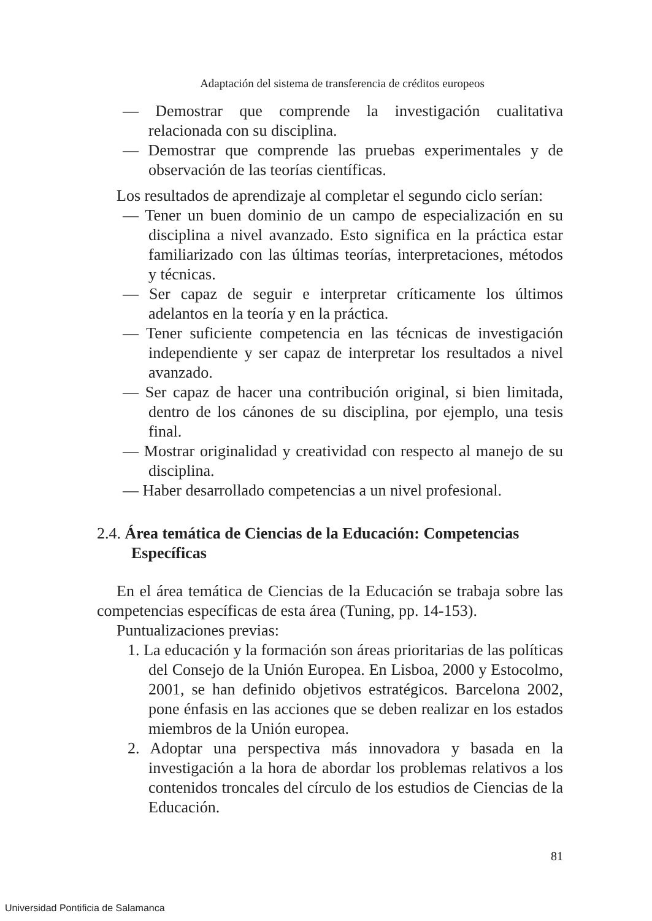Adaptación del sistema de transferencia de créditos europeos
— Demostrar que comprende la investigación cualitativa relacionada con su disciplina.
— Demostrar que comprende las pruebas experimentales y de observación de las teorías científicas.
Los resultados de aprendizaje al completar el segundo ciclo serían:
— Tener un buen dominio de un campo de especialización en su disciplina a nivel avanzado. Esto significa en la práctica estar familiarizado con las últimas teorías, interpretaciones, métodos y técnicas.
— Ser capaz de seguir e interpretar críticamente los últimos adelantos en la teoría y en la práctica.
— Tener suficiente competencia en las técnicas de investigación independiente y ser capaz de interpretar los resultados a nivel avanzado.
— Ser capaz de hacer una contribución original, si bien limitada, dentro de los cánones de su disciplina, por ejemplo, una tesis final.
— Mostrar originalidad y creatividad con respecto al manejo de su disciplina.
— Haber desarrollado competencias a un nivel profesional.
2.4. Área temática de Ciencias de la Educación: Competencias Específicas
En el área temática de Ciencias de la Educación se trabaja sobre las competencias específicas de esta área (Tuning, pp. 14-153).
Puntualizaciones previas:
1. La educación y la formación son áreas prioritarias de las políticas del Consejo de la Unión Europea. En Lisboa, 2000 y Estocolmo, 2001, se han definido objetivos estratégicos. Barcelona 2002, pone énfasis en las acciones que se deben realizar en los estados miembros de la Unión europea.
2. Adoptar una perspectiva más innovadora y basada en la investigación a la hora de abordar los problemas relativos a los contenidos troncales del círculo de los estudios de Ciencias de la Educación.
81
Universidad Pontificia de Salamanca